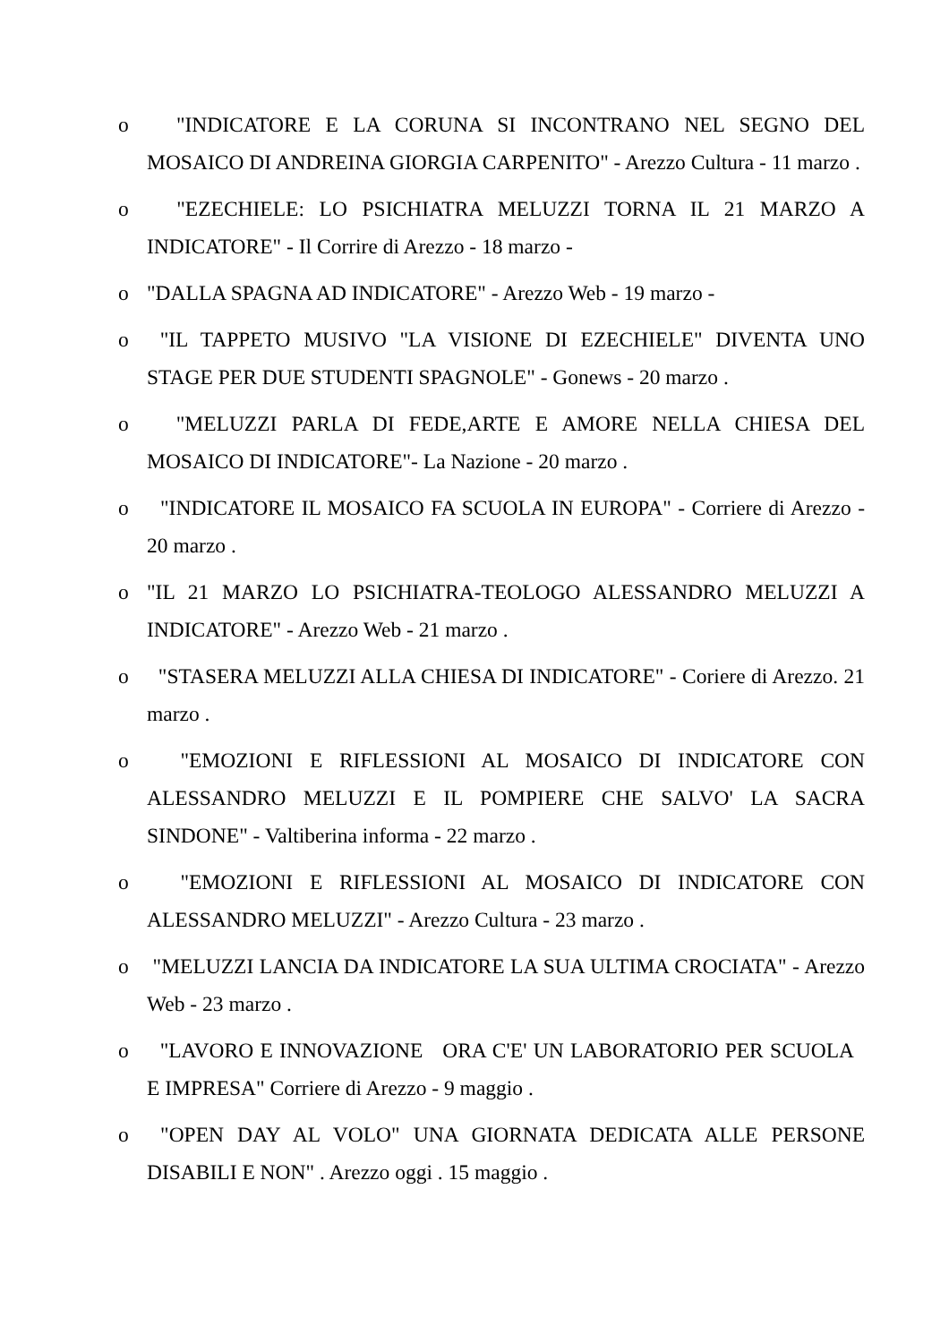o "INDICATORE E LA CORUNA SI INCONTRANO NEL SEGNO DEL MOSAICO DI ANDREINA GIORGIA CARPENITO" - Arezzo Cultura - 11 marzo .
o "EZECHIELE: LO PSICHIATRA MELUZZI TORNA IL 21 MARZO A INDICATORE" - Il Corrire di Arezzo - 18 marzo -
o "DALLA SPAGNA AD INDICATORE" - Arezzo Web - 19 marzo -
o "IL TAPPETO MUSIVO "LA VISIONE DI EZECHIELE" DIVENTA UNO STAGE PER DUE STUDENTI SPAGNOLE" - Gonews - 20 marzo .
o "MELUZZI PARLA DI FEDE,ARTE E AMORE NELLA CHIESA DEL MOSAICO DI INDICATORE"- La Nazione - 20 marzo .
o "INDICATORE IL MOSAICO FA SCUOLA IN EUROPA" - Corriere di Arezzo - 20 marzo .
o "IL 21 MARZO LO PSICHIATRA-TEOLOGO ALESSANDRO MELUZZI A INDICATORE" - Arezzo Web - 21 marzo .
o "STASERA MELUZZI ALLA CHIESA DI INDICATORE" - Coriere di Arezzo. 21 marzo .
o "EMOZIONI E RIFLESSIONI AL MOSAICO DI INDICATORE CON ALESSANDRO MELUZZI E IL POMPIERE CHE SALVO' LA SACRA SINDONE" - Valtiberina informa - 22 marzo .
o "EMOZIONI E RIFLESSIONI AL MOSAICO DI INDICATORE CON ALESSANDRO MELUZZI" - Arezzo Cultura - 23 marzo .
o "MELUZZI LANCIA DA INDICATORE LA SUA ULTIMA CROCIATA" - Arezzo Web - 23 marzo .
o "LAVORO E INNOVAZIONE ORA C'E' UN LABORATORIO PER SCUOLA E IMPRESA" Corriere di Arezzo - 9 maggio .
o "OPEN DAY AL VOLO" UNA GIORNATA DEDICATA ALLE PERSONE DISABILI E NON" . Arezzo oggi . 15 maggio .